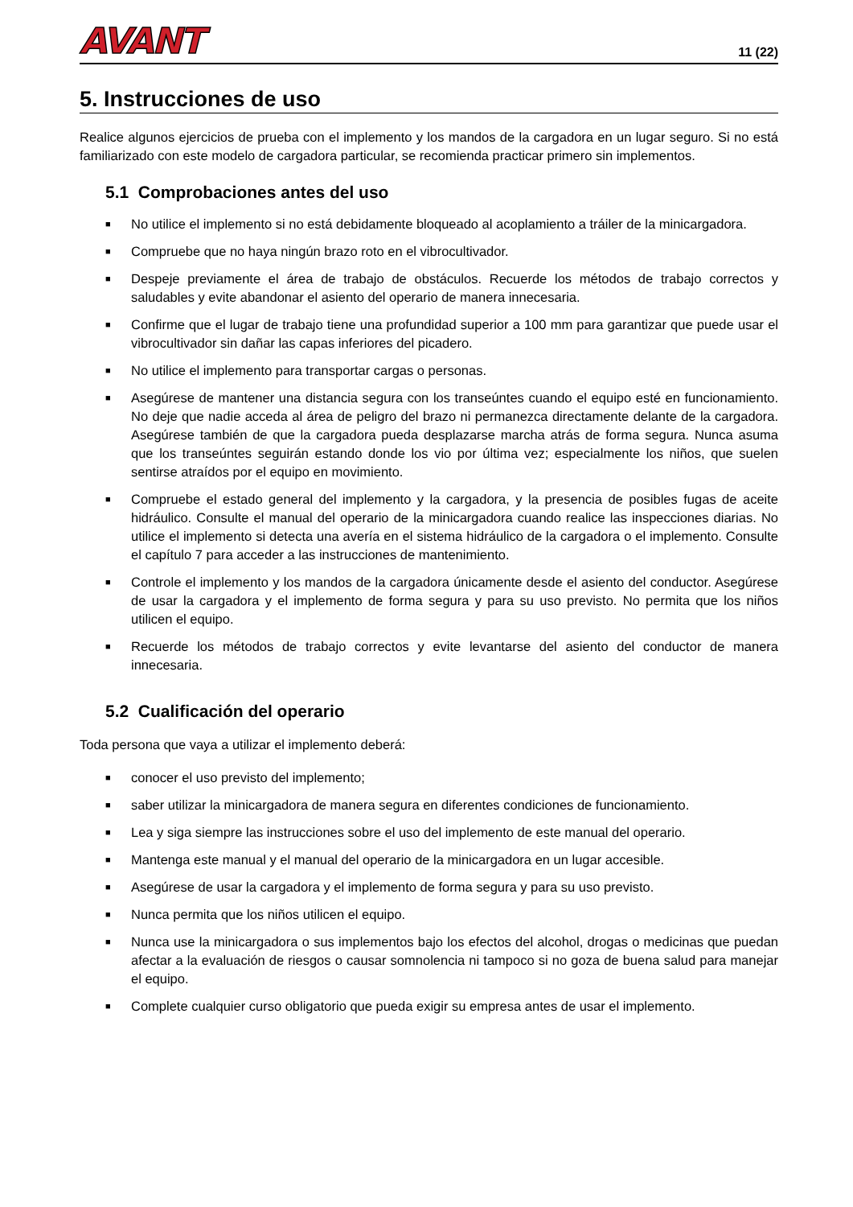AVANT
11 (22)
5. Instrucciones de uso
Realice algunos ejercicios de prueba con el implemento y los mandos de la cargadora en un lugar seguro. Si no está familiarizado con este modelo de cargadora particular, se recomienda practicar primero sin implementos.
5.1 Comprobaciones antes del uso
■ No utilice el implemento si no está debidamente bloqueado al acoplamiento a tráiler de la minicargadora.
■ Compruebe que no haya ningún brazo roto en el vibrocultivador.
■ Despeje previamente el área de trabajo de obstáculos. Recuerde los métodos de trabajo correctos y saludables y evite abandonar el asiento del operario de manera innecesaria.
■ Confirme que el lugar de trabajo tiene una profundidad superior a 100 mm para garantizar que puede usar el vibrocultivador sin dañar las capas inferiores del picadero.
■ No utilice el implemento para transportar cargas o personas.
■ Asegúrese de mantener una distancia segura con los transeúntes cuando el equipo esté en funcionamiento. No deje que nadie acceda al área de peligro del brazo ni permanezca directamente delante de la cargadora. Asegúrese también de que la cargadora pueda desplazarse marcha atrás de forma segura. Nunca asuma que los transeúntes seguirán estando donde los vio por última vez; especialmente los niños, que suelen sentirse atraídos por el equipo en movimiento.
■ Compruebe el estado general del implemento y la cargadora, y la presencia de posibles fugas de aceite hidráulico. Consulte el manual del operario de la minicargadora cuando realice las inspecciones diarias. No utilice el implemento si detecta una avería en el sistema hidráulico de la cargadora o el implemento. Consulte el capítulo 7 para acceder a las instrucciones de mantenimiento.
■ Controle el implemento y los mandos de la cargadora únicamente desde el asiento del conductor. Asegúrese de usar la cargadora y el implemento de forma segura y para su uso previsto. No permita que los niños utilicen el equipo.
■ Recuerde los métodos de trabajo correctos y evite levantarse del asiento del conductor de manera innecesaria.
5.2 Cualificación del operario
Toda persona que vaya a utilizar el implemento deberá:
■ conocer el uso previsto del implemento;
■ saber utilizar la minicargadora de manera segura en diferentes condiciones de funcionamiento.
■ Lea y siga siempre las instrucciones sobre el uso del implemento de este manual del operario.
■ Mantenga este manual y el manual del operario de la minicargadora en un lugar accesible.
■ Asegúrese de usar la cargadora y el implemento de forma segura y para su uso previsto.
■ Nunca permita que los niños utilicen el equipo.
■ Nunca use la minicargadora o sus implementos bajo los efectos del alcohol, drogas o medicinas que puedan afectar a la evaluación de riesgos o causar somnolencia ni tampoco si no goza de buena salud para manejar el equipo.
■ Complete cualquier curso obligatorio que pueda exigir su empresa antes de usar el implemento.